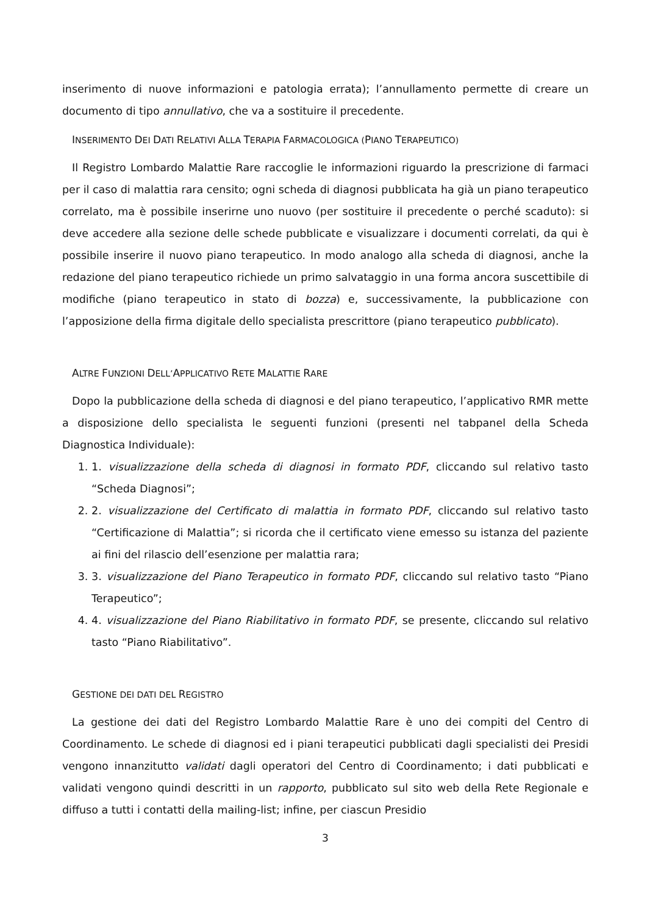inserimento di nuove informazioni e patologia errata); l’annullamento permette di creare un documento di tipo annullativo, che va a sostituire il precedente.
INSERIMENTO DEI DATI RELATIVI ALLA TERAPIA FARMACOLOGICA (PIANO TERAPEUTICO)
Il Registro Lombardo Malattie Rare raccoglie le informazioni riguardo la prescrizione di farmaci per il caso di malattia rara censito; ogni scheda di diagnosi pubblicata ha già un piano terapeutico correlato, ma è possibile inserirne uno nuovo (per sostituire il precedente o perché scaduto): si deve accedere alla sezione delle schede pubblicate e visualizzare i documenti correlati, da qui è possibile inserire il nuovo piano terapeutico. In modo analogo alla scheda di diagnosi, anche la redazione del piano terapeutico richiede un primo salvataggio in una forma ancora suscettibile di modifiche (piano terapeutico in stato di bozza) e, successivamente, la pubblicazione con l’apposizione della firma digitale dello specialista prescrittore (piano terapeutico pubblicato).
ALTRE FUNZIONI DELL’APPLICATIVO RETE MALATTIE RARE
Dopo la pubblicazione della scheda di diagnosi e del piano terapeutico, l’applicativo RMR mette a disposizione dello specialista le seguenti funzioni (presenti nel tabpanel della Scheda Diagnostica Individuale):
1. 1. visualizzazione della scheda di diagnosi in formato PDF, cliccando sul relativo tasto “Scheda Diagnosi”;
2. 2. visualizzazione del Certificato di malattia in formato PDF, cliccando sul relativo tasto “Certificazione di Malattia”; si ricorda che il certificato viene emesso su istanza del paziente ai fini del rilascio dell’esenzione per malattia rara;
3. 3. visualizzazione del Piano Terapeutico in formato PDF, cliccando sul relativo tasto “Piano Terapeutico”;
4. 4. visualizzazione del Piano Riabilitativo in formato PDF, se presente, cliccando sul relativo tasto “Piano Riabilitativo”.
GESTIONE DEI DATI DEL REGISTRO
La gestione dei dati del Registro Lombardo Malattie Rare è uno dei compiti del Centro di Coordinamento. Le schede di diagnosi ed i piani terapeutici pubblicati dagli specialisti dei Presidi vengono innanzitutto validati dagli operatori del Centro di Coordinamento; i dati pubblicati e validati vengono quindi descritti in un rapporto, pubblicato sul sito web della Rete Regionale e diffuso a tutti i contatti della mailing-list; infine, per ciascun Presidio
3